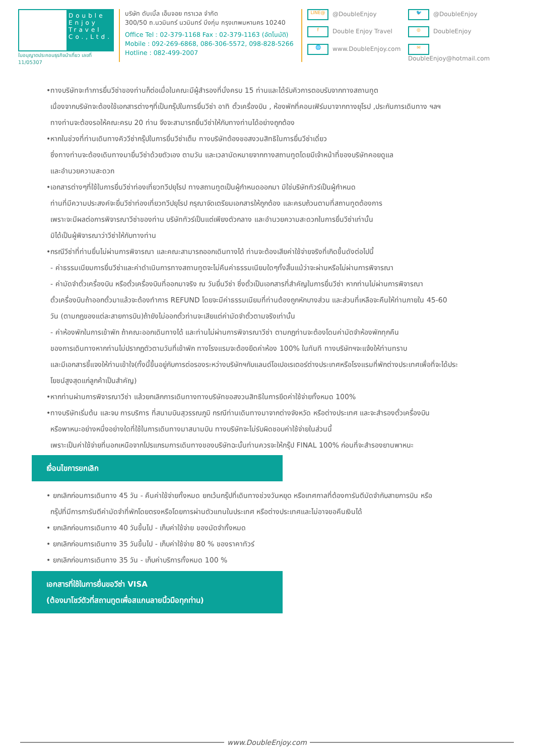Double Enjoy Travel Co.,Ltd.
ใบอนุญาตประกอบธุรกิจนำเที่ยว เลขที่ 11/05307
บริษัท ดับเบิ้ล เอ็นจอย ทราเวล จำกัด
300/50 ถ.นวมินทร์ นวมินทร์ บึงกุ่ม กรุงเทพมหานคร 10240
Office Tel : 02-379-1168 Fax : 02-379-1163 (อัตโนมัติ)
Mobile : 092-269-6868, 086-306-5572, 098-828-5266
Hotline : 082-499-2007
LINE@ @DoubleEnjoy
🐦 @DoubleEnjoy
f Double Enjoy Travel
◎ DoubleEnjoy
🌐 www.DoubleEnjoy.com
✉ DoubleEnjoy@hotmail.com
•ทางบริษัทจะทำการยื่นวีซ่าของท่านก็ต่อเมื่อในคณะมีผู้สำรองที่นั่งครบ 15 ท่านและได้รับคิวการตอบรับจากทางสถานทูต
เนื่องจากบริษัทจะต้องใช้เอกสารต่างๆที่เป็นกรุ๊ปในการยื่นวีซ่า อาทิ ตั๋วเครื่องบิน , ห้องพักที่คอนเฟิร์มมาจากทางยุโรป ,ประกันการเดินทาง ฯลฯ
ทางท่านจะต้องรอให้คณะครบ 20 ท่าน จึงจะสามารถยื่นวีซ่าให้กับทางท่านได้อย่างถูกต้อง
•หากในช่วงที่ท่านเดินทางคิววีซ่ากรุ๊ปในการยื่นวีซ่าเต็ม ทางบริษัทต้องขอสงวนสิทธิในการยื่นวีซ่าเดี่ยว
ซึ่งทางท่านจะต้องเดินทางมายื่นวีซ่าด้วยตัวเอง ตามวัน และเวลานัดหมายจากทางสถานทูตโดยมีเจ้าหน้าที่ของบริษัทคอยดูแล
และอำนวยความสะดวก
•เอกสารต่างๆที่ใช้ในการยื่นวีซ่าท่องเที่ยวทวีปยุโรป ทางสถานทูตเป็นผู้กำหนดออกมา มิใช่บริษัททัวร์เป็นผู้กำหนด
ท่านที่มีความประสงค์จะยื่นวีซ่าท่องเที่ยวทวีปยุโรป กรุณาจัดเตรียมเอกสารให้ถูกต้อง และครบถ้วนตามที่สถานทูตต้องการ
เพราะจะมีผลต่อการพิจารณาวีซ่าของท่าน บริษัททัวร์เป็นแต่เพียงตัวกลาง และอำนวยความสะดวกในการยื่นวีซ่าเท่านั้น
มิได้เป็นผู้พิจารณาว่าวีซ่าให้กับทางท่าน
•กรณีวีซ่าที่ท่านยื่นไม่ผ่านการพิจารณา และคณะสามารถออกเดินทางได้ ท่านจะต้องเสียค่าใช้จ่ายจริงที่เกิดขึ้นดังต่อไปนี้
- ค่าธรรมเนียมการยื่นวีซ่าและค่าดำเนินการทางสถานทูตจะไม่คืนค่าธรรมเนียมใดๆทั้งสิ้นแม้ว่าจะผ่านหรือไม่ผ่านการพิจารณา
- ค่ามัดจำตั๋วเครื่องบิน หรือตั๋วเครื่องบินที่ออกมาจริง ณ วันยื่นวีซ่า ซึ่งตั๋วเป็นเอกสารที่สำคัญในการยื่นวีซ่า หากท่านไม่ผ่านการพิจารณา
ตั๋วเครื่องบินถ้าออกตั๋วมาแล้วจะต้องทำการ REFUND โดยจะมีค่าธรรมเนียมที่ท่านต้องถูกหักบางส่วน และส่วนที่เหลือจะคืนให้ท่านภายใน 45-60
วัน (ตามกฎของแต่ละสายการบิน)ถ้ายังไม่ออกตั๋วท่านจะเสียแต่ค่ามัดจำตั๋วตามจริงเท่านั้น
- ค่าห้องพักในการเข้าพัก ถ้าคณะออกเดินทางได้ และท่านไม่ผ่านการพิจารณาวีซ่า ตามกฎท่านจะต้องโดนค่ามัดจำห้องพักทุกคืน
ของการเดินทางหากท่านไม่ปรากฏตัวตามวันที่เข้าพัก ทางโรงแรมจะต้องยึดค่าห้อง 100% ในทันที ทางบริษัทฯจะแจ้งให้ท่านทราบ
และมีเอกสารชี้แจงให้ท่านเข้าใจ(ทั้งนี้ขึ้นอยู่กับการต่อรองระหว่างบริษัทฯกับแลนด์โอเปอเรเตอร์ต่างประเทศหรือโรงแรมที่พักต่างประเทศเพื่อที่จะได้ประ
โยชน์สูงสุดแก่ลูกค้าเป็นสำคัญ)
•หากท่านผ่านการพิจารณาวีซ่า แล้วยกเลิกการเดินทางทางบริษัทขอสงวนสิทธิในการยึดค่าใช้จ่ายทั้งหมด 100%
•ทางบริษัทเริ่มต้น และจบ การบริการ ที่สนามบินสุวรรณภูมิ กรณีท่านเดินทางมาจากต่างจังหวัด หรือต่างประเทศ และจะสำรองตั๋วเครื่องบิน
หรือพาหนะอย่างหนึ่งอย่างใดที่ใช้ในการเดินทางมาสนามบิน ทางบริษัทจะไม่รับผิดชอบค่าใช้จ่ายในส่วนนี้
เพราะเป็นค่าใช้จ่ายที่นอกเหนือจากโปรแกรมการเดินทางของบริษัทฉะนั้นท่านควรจะให้กรุ๊ป FINAL 100% ก่อนที่จะสำรองยานพาหนะ
เงื่อนไขการยกเลิก
• ยกเลิกก่อนการเดินทาง 45 วัน - คืนค่าใช้จ่ายทั้งหมด ยกเว้นกรุ๊ปที่เดินทางช่วงวันหยุด หรือเทศกาลที่ต้องการันตีมัดจำกับสายการบิน หรือ
กรุ๊ปที่มีการการันตีค่ามัดจำที่พักโดยตรงหรือโดยการผ่านตัวแทนในประเทศ หรือต่างประเทศและไม่อาจขอคืนเงินได้
• ยกเลิกก่อนการเดินทาง 40 วันขึ้นไป - เก็บค่าใช้จ่าย ของมัดจำทั้งหมด
• ยกเลิกก่อนการเดินทาง 35 วันขึ้นไป - เก็บค่าใช้จ่าย 80 % ของราคาทัวร์
• ยกเลิกก่อนการเดินทาง 35 วัน - เก็บค่าบริการทั้งหมด 100 %
เอกสารที่ใช้ในการยื่นขอวีซ่า VISA
(ต้องมาโชว์ตัวที่สถานทูตเพื่อสแกนลายนิ้วมือทุกท่าน)
www.DoubleEnjoy.com